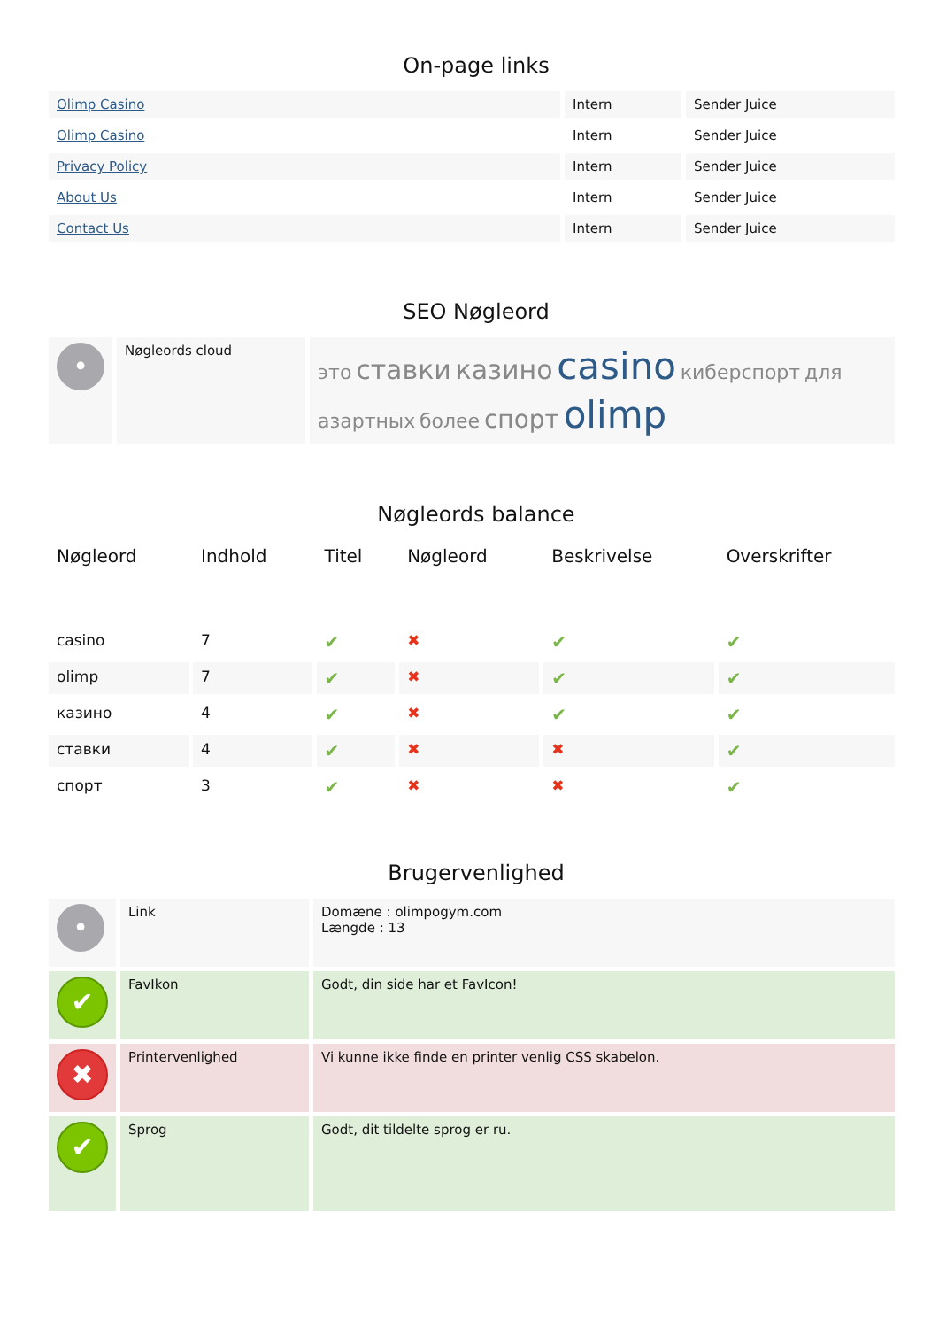On-page links
| Olimp Casino | Intern | Sender Juice |
| Olimp Casino | Intern | Sender Juice |
| Privacy Policy | Intern | Sender Juice |
| About Us | Intern | Sender Juice |
| Contact Us | Intern | Sender Juice |
SEO Nøgleord
| • | Nøgleords cloud | это ставки казино casino киберспорт для азартных более спорт olimp |
Nøgleords balance
| Nøgleord | Indhold | Titel | Nøgleord | Beskrivelse | Overskrifter |
| --- | --- | --- | --- | --- | --- |
| casino | 7 | ✔ | ✖ | ✔ | ✔ |
| olimp | 7 | ✔ | ✖ | ✔ | ✔ |
| казино | 4 | ✔ | ✖ | ✔ | ✔ |
| ставки | 4 | ✔ | ✖ | ✖ | ✔ |
| спорт | 3 | ✔ | ✖ | ✖ | ✔ |
Brugervenlighed
| • | Link | Domæne : olimpogym.com Længde : 13 |
| ✔ | FavIkon | Godt, din side har et FavIcon! |
| ✖ | Printervenlighed | Vi kunne ikke finde en printer venlig CSS skabelon. |
| ✔ | Sprog | Godt, dit tildelte sprog er ru. |